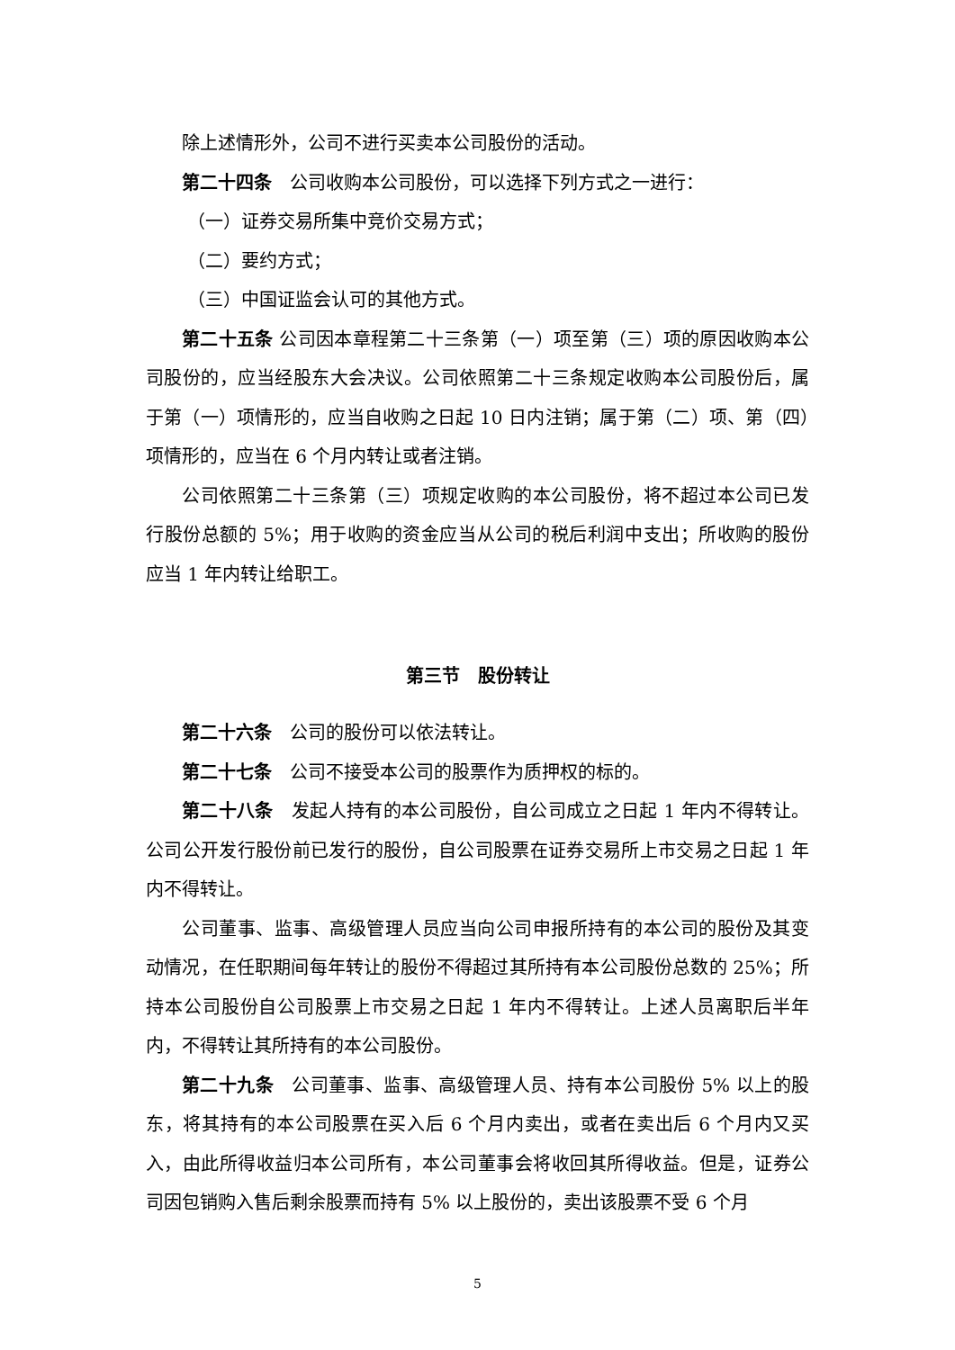除上述情形外，公司不进行买卖本公司股份的活动。
第二十四条　公司收购本公司股份，可以选择下列方式之一进行：
（一）证券交易所集中竞价交易方式；
（二）要约方式；
（三）中国证监会认可的其他方式。
第二十五条 公司因本章程第二十三条第（一）项至第（三）项的原因收购本公司股份的，应当经股东大会决议。公司依照第二十三条规定收购本公司股份后，属于第（一）项情形的，应当自收购之日起 10 日内注销；属于第（二）项、第（四）项情形的，应当在 6 个月内转让或者注销。
公司依照第二十三条第（三）项规定收购的本公司股份，将不超过本公司已发行股份总额的 5%；用于收购的资金应当从公司的税后利润中支出；所收购的股份应当 1 年内转让给职工。
第三节　股份转让
第二十六条　公司的股份可以依法转让。
第二十七条　公司不接受本公司的股票作为质押权的标的。
第二十八条　发起人持有的本公司股份，自公司成立之日起 1 年内不得转让。公司公开发行股份前已发行的股份，自公司股票在证券交易所上市交易之日起 1 年内不得转让。
公司董事、监事、高级管理人员应当向公司申报所持有的本公司的股份及其变动情况，在任职期间每年转让的股份不得超过其所持有本公司股份总数的 25%；所持本公司股份自公司股票上市交易之日起 1 年内不得转让。上述人员离职后半年内，不得转让其所持有的本公司股份。
第二十九条　公司董事、监事、高级管理人员、持有本公司股份 5% 以上的股东，将其持有的本公司股票在买入后 6 个月内卖出，或者在卖出后 6 个月内又买入，由此所得收益归本公司所有，本公司董事会将收回其所得收益。但是，证券公司因包销购入售后剩余股票而持有 5% 以上股份的，卖出该股票不受 6 个月
5